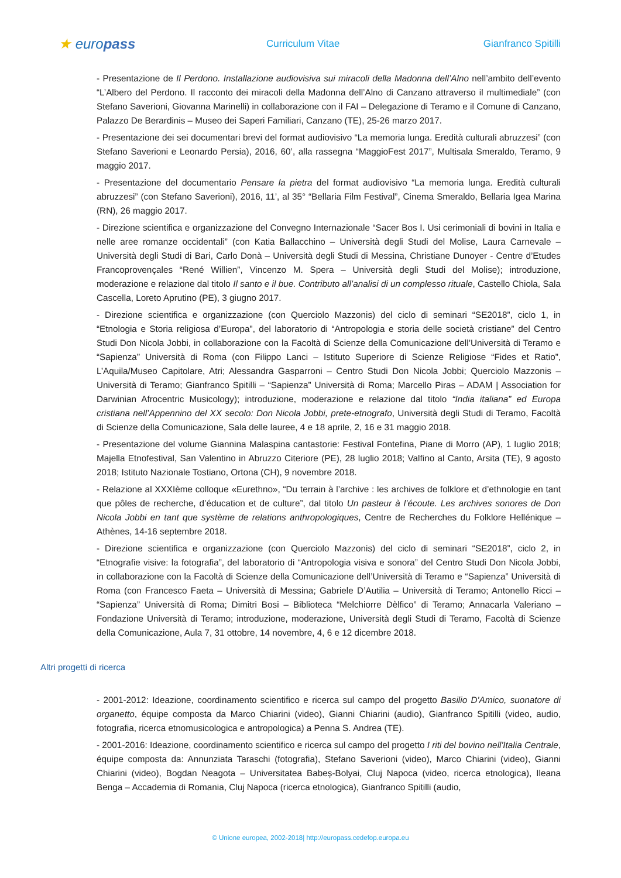★ europass
Curriculum Vitae Gianfranco Spitilli
- Presentazione de Il Perdono. Installazione audiovisiva sui miracoli della Madonna dell’Alno nell’ambito dell’evento “L’Albero del Perdono. Il racconto dei miracoli della Madonna dell’Alno di Canzano attraverso il multimediale” (con Stefano Saverioni, Giovanna Marinelli) in collaborazione con il FAI – Delegazione di Teramo e il Comune di Canzano, Palazzo De Berardinis – Museo dei Saperi Familiari, Canzano (TE), 25-26 marzo 2017.
- Presentazione dei sei documentari brevi del format audiovisivo “La memoria lunga. Eredità culturali abruzzesi” (con Stefano Saverioni e Leonardo Persia), 2016, 60’, alla rassegna “MaggioFest 2017”, Multisala Smeraldo, Teramo, 9 maggio 2017.
- Presentazione del documentario Pensare la pietra del format audiovisivo “La memoria lunga. Eredità culturali abruzzesi” (con Stefano Saverioni), 2016, 11’, al 35° “Bellaria Film Festival”, Cinema Smeraldo, Bellaria Igea Marina (RN), 26 maggio 2017.
- Direzione scientifica e organizzazione del Convegno Internazionale “Sacer Bos I. Usi cerimoniali di bovini in Italia e nelle aree romanze occidentali” (con Katia Ballacchino – Università degli Studi del Molise, Laura Carnevale – Università degli Studi di Bari, Carlo Donà – Università degli Studi di Messina, Christiane Dunoyer - Centre d’Etudes Francoprovençales “René Willien”, Vincenzo M. Spera – Università degli Studi del Molise); introduzione, moderazione e relazione dal titolo Il santo e il bue. Contributo all’analisi di un complesso rituale, Castello Chiola, Sala Cascella, Loreto Aprutino (PE), 3 giugno 2017.
- Direzione scientifica e organizzazione (con Querciolo Mazzonis) del ciclo di seminari “SE2018”, ciclo 1, in “Etnologia e Storia religiosa d’Europa”, del laboratorio di “Antropologia e storia delle società cristiane” del Centro Studi Don Nicola Jobbi, in collaborazione con la Facoltà di Scienze della Comunicazione dell’Università di Teramo e “Sapienza” Università di Roma (con Filippo Lanci – Istituto Superiore di Scienze Religiose “Fides et Ratio”, L’Aquila/Museo Capitolare, Atri; Alessandra Gasparroni – Centro Studi Don Nicola Jobbi; Querciolo Mazzonis – Università di Teramo; Gianfranco Spitilli – “Sapienza” Università di Roma; Marcello Piras – ADAM | Association for Darwinian Afrocentric Musicology); introduzione, moderazione e relazione dal titolo “India italiana” ed Europa cristiana nell’Appennino del XX secolo: Don Nicola Jobbi, prete-etnografo, Università degli Studi di Teramo, Facoltà di Scienze della Comunicazione, Sala delle lauree, 4 e 18 aprile, 2, 16 e 31 maggio 2018.
- Presentazione del volume Giannina Malaspina cantastorie: Festival Fontefina, Piane di Morro (AP), 1 luglio 2018; Majella Etnofestival, San Valentino in Abruzzo Citeriore (PE), 28 luglio 2018; Valfino al Canto, Arsita (TE), 9 agosto 2018; Istituto Nazionale Tostiano, Ortona (CH), 9 novembre 2018.
- Relazione al XXXIème colloque «Eurethno», “Du terrain à l’archive : les archives de folklore et d’ethnologie en tant que pôles de recherche, d’éducation et de culture”, dal titolo Un pasteur à l’écoute. Les archives sonores de Don Nicola Jobbi en tant que système de relations anthropologiques, Centre de Recherches du Folklore Hellénique – Athènes, 14-16 septembre 2018.
- Direzione scientifica e organizzazione (con Querciolo Mazzonis) del ciclo di seminari “SE2018”, ciclo 2, in “Etnografie visive: la fotografia”, del laboratorio di “Antropologia visiva e sonora” del Centro Studi Don Nicola Jobbi, in collaborazione con la Facoltà di Scienze della Comunicazione dell’Università di Teramo e “Sapienza” Università di Roma (con Francesco Faeta – Università di Messina; Gabriele D’Autilia – Università di Teramo; Antonello Ricci – “Sapienza” Università di Roma; Dimitri Bosi – Biblioteca “Melchiorre Dèlfico” di Teramo; Annacarla Valeriano – Fondazione Università di Teramo; introduzione, moderazione, Università degli Studi di Teramo, Facoltà di Scienze della Comunicazione, Aula 7, 31 ottobre, 14 novembre, 4, 6 e 12 dicembre 2018.
Altri progetti di ricerca
- 2001-2012: Ideazione, coordinamento scientifico e ricerca sul campo del progetto Basilio D'Amico, suonatore di organetto, équipe composta da Marco Chiarini (video), Gianni Chiarini (audio), Gianfranco Spitilli (video, audio, fotografia, ricerca etnomusicologica e antropologica) a Penna S. Andrea (TE).
- 2001-2016: Ideazione, coordinamento scientifico e ricerca sul campo del progetto I riti del bovino nell'Italia Centrale, équipe composta da: Annunziata Taraschi (fotografia), Stefano Saverioni (video), Marco Chiarini (video), Gianni Chiarini (video), Bogdan Neagota – Universitatea Babeș-Bolyai, Cluj Napoca (video, ricerca etnologica), Ileana Benga – Accademia di Romania, Cluj Napoca (ricerca etnologica), Gianfranco Spitilli (audio,
© Unione europea, 2002-2018| http://europass.cedefop.europa.eu